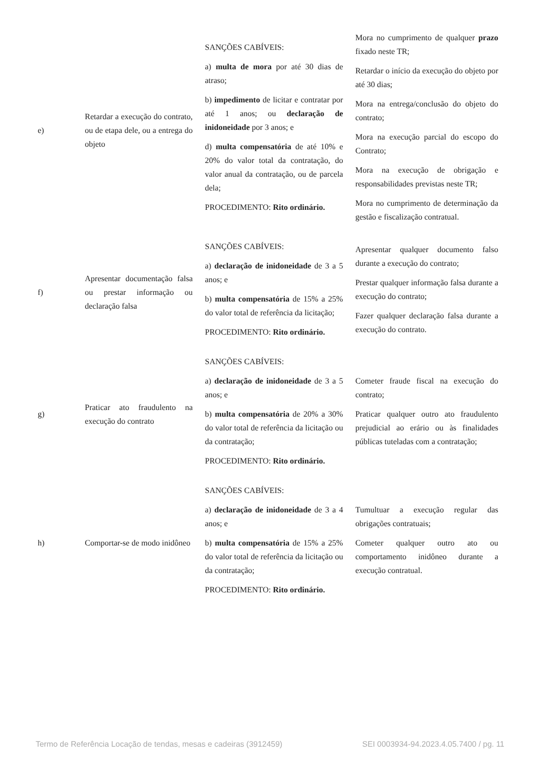| e) | Retardar a execução do contrato, ou de etapa dele, ou a entrega do objeto | SANÇÕES CABÍVEIS: a) multa de mora por até 30 dias de atraso; b) impedimento de licitar e contratar por até 1 anos; ou declaração de inidoneidade por 3 anos; e d) multa compensatória de até 10% e 20% do valor total da contratação, do valor anual da contratação, ou de parcela dela; PROCEDIMENTO: Rito ordinário. | Mora no cumprimento de qualquer prazo fixado neste TR; Retardar o início da execução do objeto por até 30 dias; Mora na entrega/conclusão do objeto do contrato; Mora na execução parcial do escopo do Contrato; Mora na execução de obrigação e responsabilidades previstas neste TR; Mora no cumprimento de determinação da gestão e fiscalização contratual. |
| f) | Apresentar documentação falsa ou prestar informação ou declaração falsa | SANÇÕES CABÍVEIS: a) declaração de inidoneidade de 3 a 5 anos; e b) multa compensatória de 15% a 25% do valor total de referência da licitação; PROCEDIMENTO: Rito ordinário. | Apresentar qualquer documento falso durante a execução do contrato; Prestar qualquer informação falsa durante a execução do contrato; Fazer qualquer declaração falsa durante a execução do contrato. |
| g) | Praticar ato fraudulento na execução do contrato | SANÇÕES CABÍVEIS: a) declaração de inidoneidade de 3 a 5 anos; e b) multa compensatória de 20% a 30% do valor total de referência da licitação ou da contratação; PROCEDIMENTO: Rito ordinário. | Cometer fraude fiscal na execução do contrato; Praticar qualquer outro ato fraudulento prejudicial ao erário ou às finalidades públicas tuteladas com a contratação; |
| h) | Comportar-se de modo inidôneo | SANÇÕES CABÍVEIS: a) declaração de inidoneidade de 3 a 4 anos; e b) multa compensatória de 15% a 25% do valor total de referência da licitação ou da contratação; PROCEDIMENTO: Rito ordinário. | Tumultuar a execução regular das obrigações contratuais; Cometer qualquer outro ato ou comportamento inidôneo durante a execução contratual. |
Termo de Referência Locação de tendas, mesas e cadeiras (3912459) SEI 0003934-94.2023.4.05.7400 / pg. 11